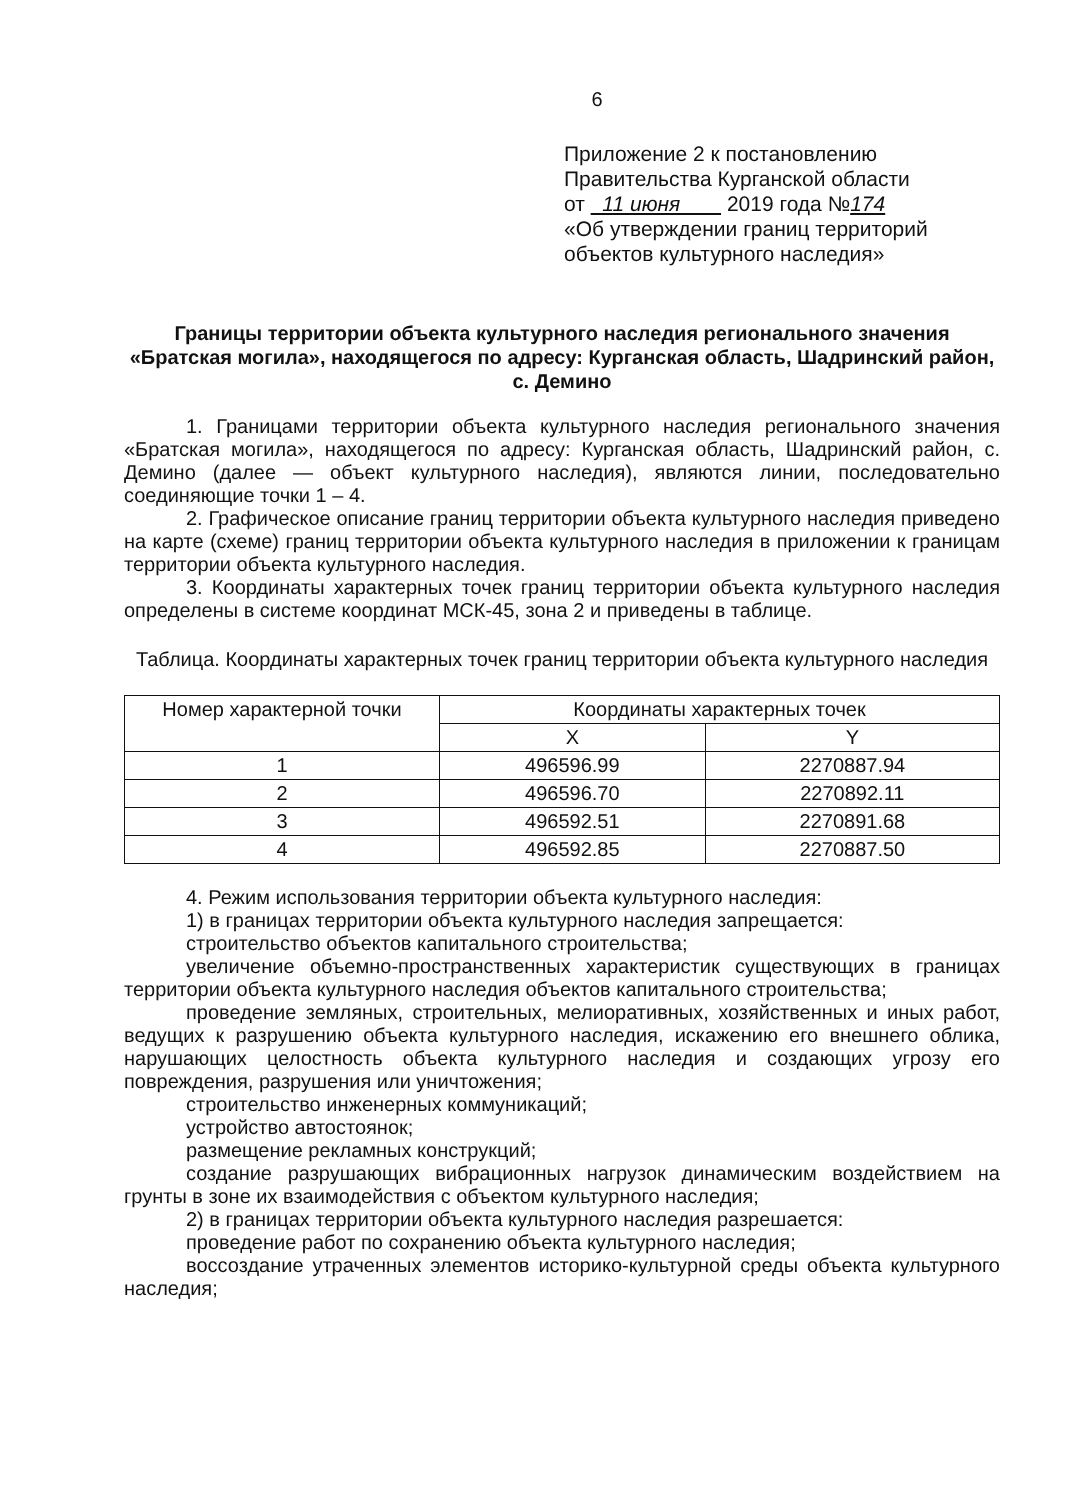6
Приложение 2 к постановлению
Правительства Курганской области
от 11 июня 2019 года №174
«Об утверждении границ территорий
объектов культурного наследия»
Границы территории объекта культурного наследия регионального значения «Братская могила», находящегося по адресу: Курганская область, Шадринский район, с. Демино
1. Границами территории объекта культурного наследия регионального значения «Братская могила», находящегося по адресу: Курганская область, Шадринский район, с. Демино (далее — объект культурного наследия), являются линии, последовательно соединяющие точки 1 – 4.
2. Графическое описание границ территории объекта культурного наследия приведено на карте (схеме) границ территории объекта культурного наследия в приложении к границам территории объекта культурного наследия.
3. Координаты характерных точек границ территории объекта культурного наследия определены в системе координат МСК-45, зона 2 и приведены в таблице.
Таблица. Координаты характерных точек границ территории объекта культурного наследия
| Номер характерной точки | Координаты характерных точек | |
| --- | --- | --- |
| | X | Y |
| 1 | 496596.99 | 2270887.94 |
| 2 | 496596.70 | 2270892.11 |
| 3 | 496592.51 | 2270891.68 |
| 4 | 496592.85 | 2270887.50 |
4. Режим использования территории объекта культурного наследия:
1) в границах территории объекта культурного наследия запрещается:
строительство объектов капитального строительства;
увеличение объемно-пространственных характеристик существующих в границах территории объекта культурного наследия объектов капитального строительства;
проведение земляных, строительных, мелиоративных, хозяйственных и иных работ, ведущих к разрушению объекта культурного наследия, искажению его внешнего облика, нарушающих целостность объекта культурного наследия и создающих угрозу его повреждения, разрушения или уничтожения;
строительство инженерных коммуникаций;
устройство автостоянок;
размещение рекламных конструкций;
создание разрушающих вибрационных нагрузок динамическим воздействием на грунты в зоне их взаимодействия с объектом культурного наследия;
2) в границах территории объекта культурного наследия разрешается:
проведение работ по сохранению объекта культурного наследия;
воссоздание утраченных элементов историко-культурной среды объекта культурного наследия;